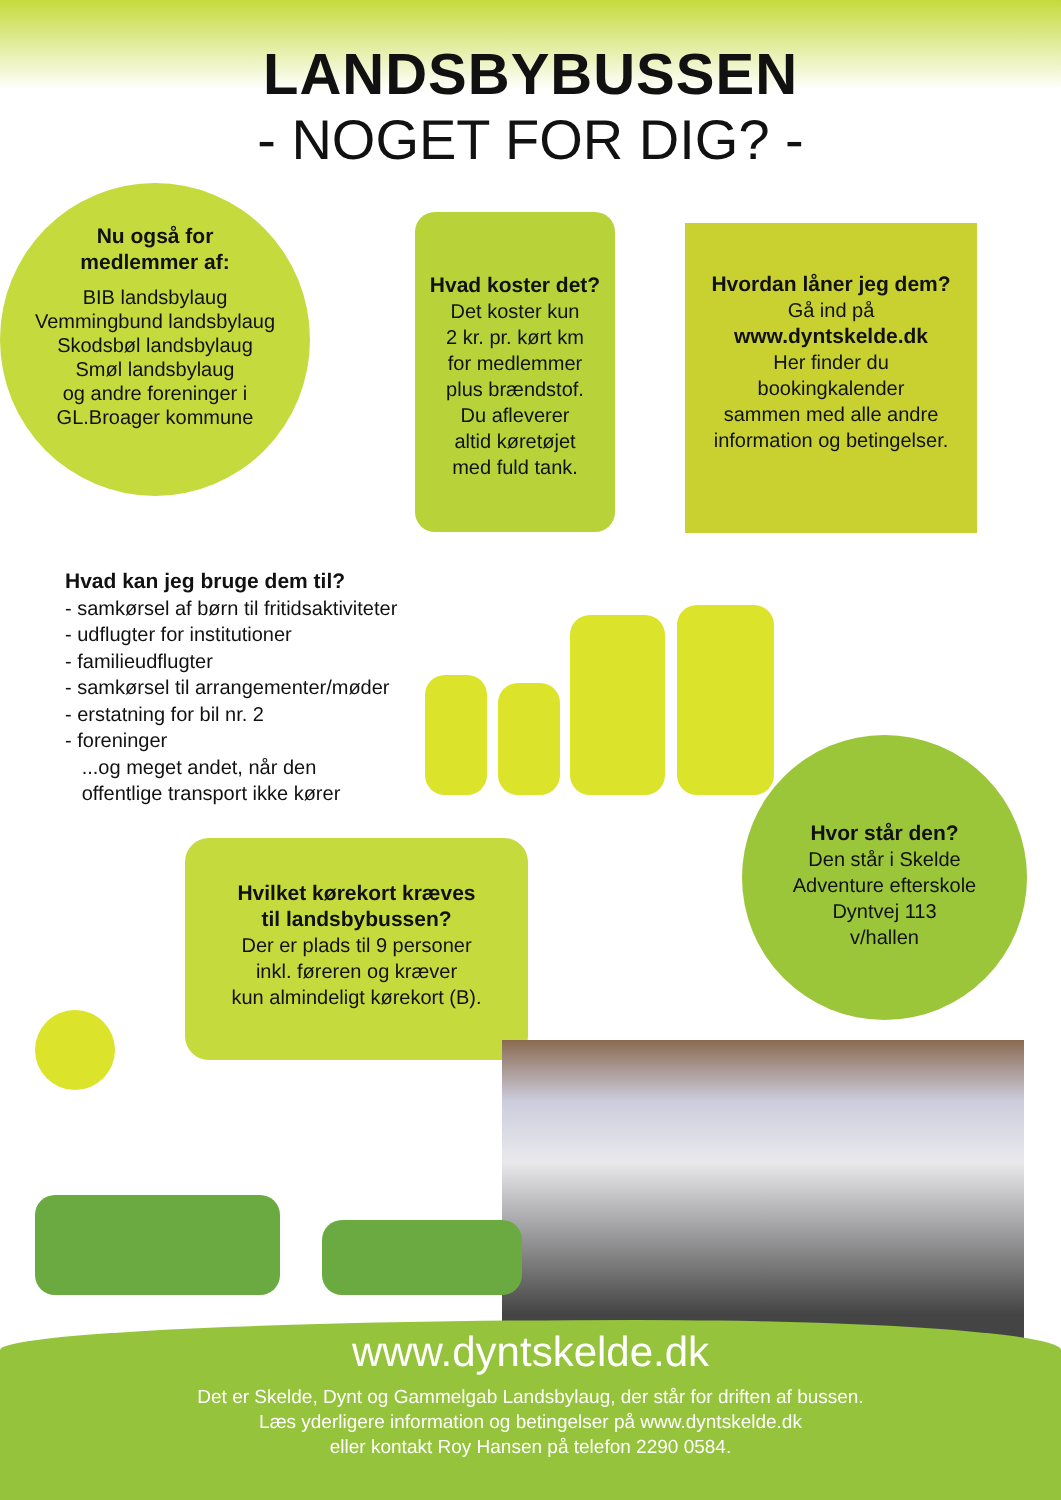LANDSBYBUSSEN
- NOGET FOR DIG? -
Nu også for
medlemmer af:
BIB landsbylaug
Vemmingbund landsbylaug
Skodsbøl landsbylaug
Smøl landsbylaug
og andre foreninger i
GL.Broager kommune
Hvad koster det?
Det koster kun
2 kr. pr. kørt km
for medlemmer
plus brændstof.
Du afleverer
altid køretøjet
med fuld tank.
Hvordan låner jeg dem?
Gå ind på
www.dyntskelde.dk
Her finder du
bookingkalender
sammen med alle andre
information og betingelser.
Hvad kan jeg bruge dem til?
- samkørsel af børn til fritidsaktiviteter
- udflugter for institutioner
- familieudflugter
- samkørsel til arrangementer/møder
- erstatning for bil nr. 2
- foreninger
...og meget andet, når den
offentlige transport ikke kører
Hvilket kørekort kræves
til landsbybussen?
Der er plads til 9 personer
inkl. føreren og kræver
kun almindeligt kørekort (B).
Hvor står den?
Den står i Skelde
Adventure efterskole
Dyntvej 113
v/hallen
www.dyntskelde.dk
Det er Skelde, Dynt og Gammelgab Landsbylaug, der står for driften af bussen.
Læs yderligere information og betingelser på www.dyntskelde.dk
eller kontakt Roy Hansen på telefon 2290 0584.